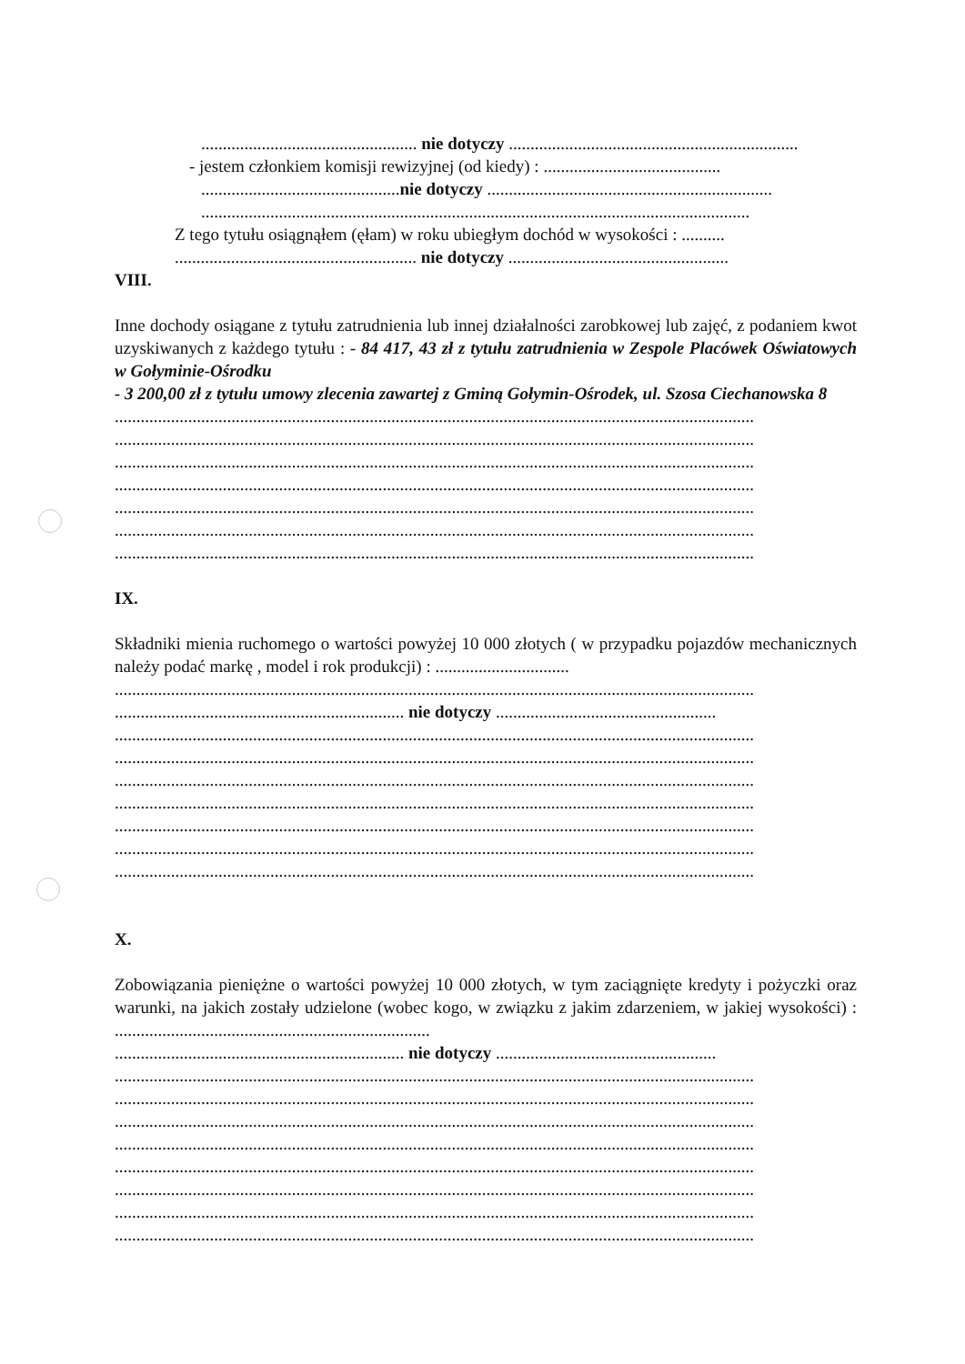.................................................. nie dotyczy ...................................................................
- jestem członkiem komisji rewizyjnej (od kiedy) : .........................................
..............................................nie dotyczy ..................................................................
...............................................................................................................................
Z tego tytułu osiągnąłem (ęłam) w roku ubiegłym dochód w wysokości : ..........
........................................................ nie dotyczy ...................................................
VIII.
Inne dochody osiągane z tytułu zatrudnienia lub innej działalności zarobkowej lub zajęć, z podaniem kwot uzyskiwanych z każdego tytułu : - 84 417, 43 zł z tytułu zatrudnienia w Zespole Placówek Oświatowych w Gołyminie-Ośrodku
- 3 200,00 zł z tytułu umowy zlecenia zawartej z Gminą Gołymin-Ośrodek, ul. Szosa Ciechanowska 8
....................................................................................................................................................
....................................................................................................................................................
....................................................................................................................................................
....................................................................................................................................................
....................................................................................................................................................
....................................................................................................................................................
....................................................................................................................................................
IX.
Składniki mienia ruchomego o wartości powyżej 10 000 złotych ( w przypadku pojazdów mechanicznych należy podać markę , model i rok produkcji) : ...............................
....................................................................................................................................................
................................................................... nie dotyczy ...................................................
....................................................................................................................................................
....................................................................................................................................................
....................................................................................................................................................
....................................................................................................................................................
....................................................................................................................................................
....................................................................................................................................................
....................................................................................................................................................
X.
Zobowiązania pieniężne o wartości powyżej 10 000 złotych, w tym zaciągnięte kredyty i pożyczki oraz warunki, na jakich zostały udzielone (wobec kogo, w związku z jakim zdarzeniem, w jakiej wysokości) : .........................................................................
................................................................... nie dotyczy ...................................................
....................................................................................................................................................
....................................................................................................................................................
....................................................................................................................................................
....................................................................................................................................................
....................................................................................................................................................
....................................................................................................................................................
....................................................................................................................................................
....................................................................................................................................................